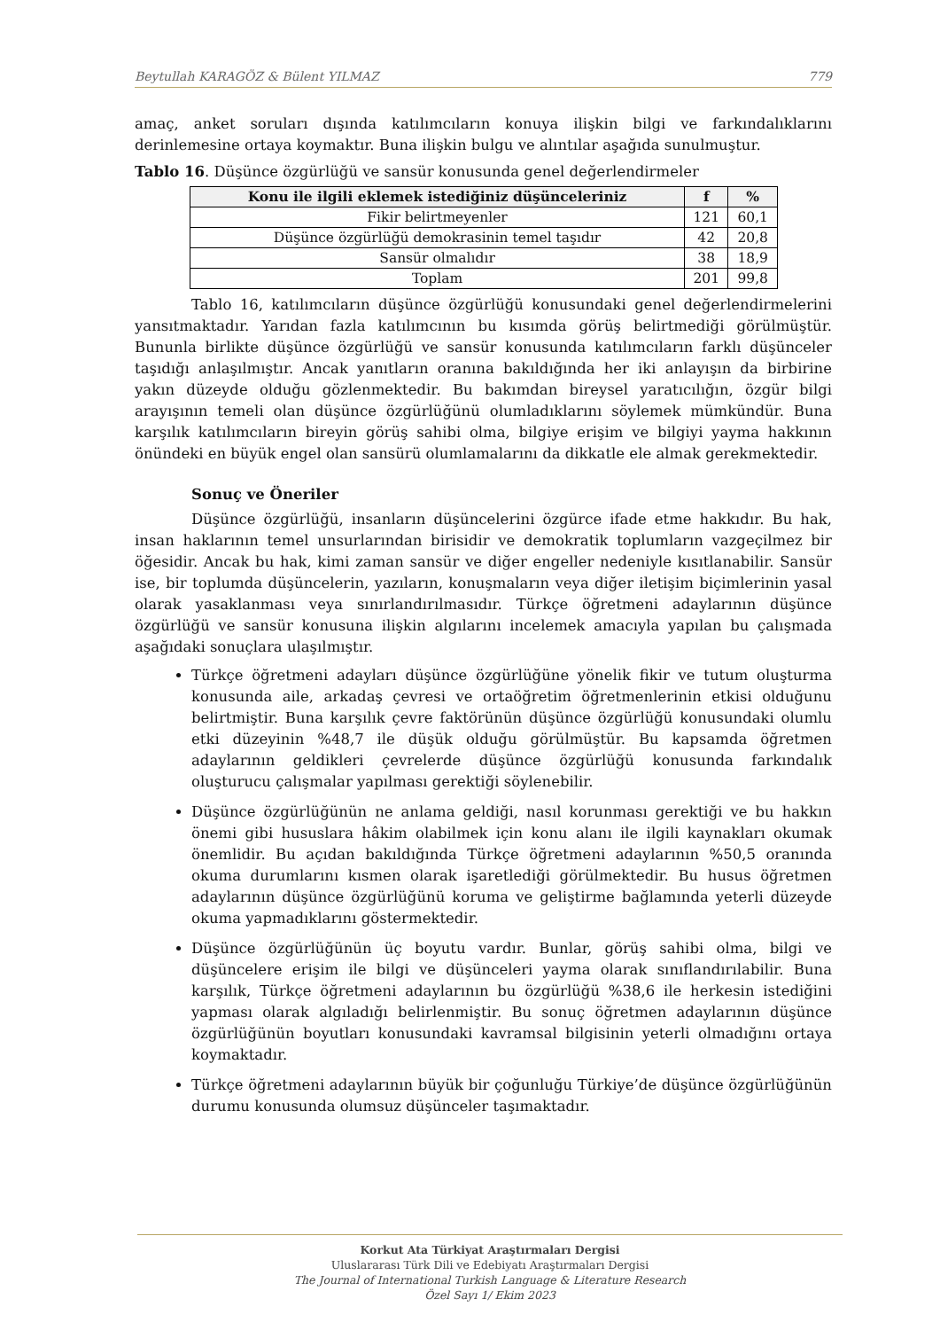Beytullah KARAGÖZ & Bülent YILMAZ 779
amaç, anket soruları dışında katılımcıların konuya ilişkin bilgi ve farkındalıklarını derinlemesine ortaya koymaktır. Buna ilişkin bulgu ve alıntılar aşağıda sunulmuştur.
Tablo 16. Düşünce özgürlüğü ve sansür konusunda genel değerlendirmeler
| Konu ile ilgili eklemek istediğiniz düşünceleriniz | f | % |
| --- | --- | --- |
| Fikir belirtmeyenler | 121 | 60,1 |
| Düşünce özgürlüğü demokrasinin temel taşıdır | 42 | 20,8 |
| Sansür olmalıdır | 38 | 18,9 |
| Toplam | 201 | 99,8 |
Tablo 16, katılımcıların düşünce özgürlüğü konusundaki genel değerlendirmelerini yansıtmaktadır. Yarıdan fazla katılımcının bu kısımda görüş belirtmediği görülmüştür. Bununla birlikte düşünce özgürlüğü ve sansür konusunda katılımcıların farklı düşünceler taşıdığı anlaşılmıştır. Ancak yanıtların oranına bakıldığında her iki anlayışın da birbirine yakın düzeyde olduğu gözlenmektedir. Bu bakımdan bireysel yaratıcılığın, özgür bilgi arayışının temeli olan düşünce özgürlüğünü olumladıklarını söylemek mümkündür. Buna karşılık katılımcıların bireyin görüş sahibi olma, bilgiye erişim ve bilgiyi yayma hakkının önündeki en büyük engel olan sansürü olumlamalarını da dikkatle ele almak gerekmektedir.
Sonuç ve Öneriler
Düşünce özgürlüğü, insanların düşüncelerini özgürce ifade etme hakkıdır. Bu hak, insan haklarının temel unsurlarından birisidir ve demokratik toplumların vazgeçilmez bir öğesidir. Ancak bu hak, kimi zaman sansür ve diğer engeller nedeniyle kısıtlanabilir. Sansür ise, bir toplumda düşüncelerin, yazıların, konuşmaların veya diğer iletişim biçimlerinin yasal olarak yasaklanması veya sınırlandırılmasıdır. Türkçe öğretmeni adaylarının düşünce özgürlüğü ve sansür konusuna ilişkin algılarını incelemek amacıyla yapılan bu çalışmada aşağıdaki sonuçlara ulaşılmıştır.
Türkçe öğretmeni adayları düşünce özgürlüğüne yönelik fikir ve tutum oluşturma konusunda aile, arkadaş çevresi ve ortaöğretim öğretmenlerinin etkisi olduğunu belirtmiştir. Buna karşılık çevre faktörünün düşünce özgürlüğü konusundaki olumlu etki düzeyinin %48,7 ile düşük olduğu görülmüştür. Bu kapsamda öğretmen adaylarının geldikleri çevrelerde düşünce özgürlüğü konusunda farkındalık oluşturucu çalışmalar yapılması gerektiği söylenebilir.
Düşünce özgürlüğünün ne anlama geldiği, nasıl korunması gerektiği ve bu hakkın önemi gibi hususlara hâkim olabilmek için konu alanı ile ilgili kaynakları okumak önemlidir. Bu açıdan bakıldığında Türkçe öğretmeni adaylarının %50,5 oranında okuma durumlarını kısmen olarak işaretlediği görülmektedir. Bu husus öğretmen adaylarının düşünce özgürlüğünü koruma ve geliştirme bağlamında yeterli düzeyde okuma yapmadıklarını göstermektedir.
Düşünce özgürlüğünün üç boyutu vardır. Bunlar, görüş sahibi olma, bilgi ve düşüncelere erişim ile bilgi ve düşünceleri yayma olarak sınıflandırılabilir. Buna karşılık, Türkçe öğretmeni adaylarının bu özgürlüğü %38,6 ile herkesin istediğini yapması olarak algıladığı belirlenmiştir. Bu sonuç öğretmen adaylarının düşünce özgürlüğünün boyutları konusundaki kavramsal bilgisinin yeterli olmadığını ortaya koymaktadır.
Türkçe öğretmeni adaylarının büyük bir çoğunluğu Türkiye’de düşünce özgürlüğünün durumu konusunda olumsuz düşünceler taşımaktadır.
Korkut Ata Türkiyat Araştırmaları Dergisi
Uluslararası Türk Dili ve Edebiyatı Araştırmaları Dergisi
The Journal of International Turkish Language & Literature Research
Özel Sayı 1/ Ekim 2023